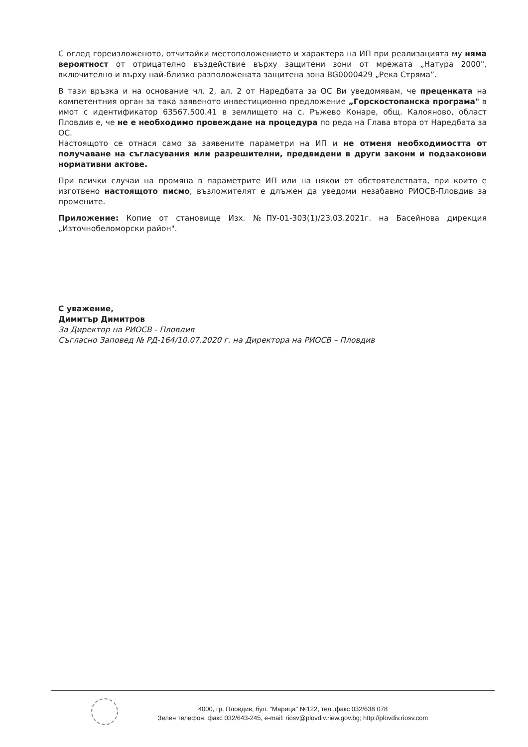С оглед гореизложеното, отчитайки местоположението и характера на ИП при реализацията му няма вероятност от отрицателно въздействие върху защитени зони от мрежата „Натура 2000", включително и върху най-близко разположената защитена зона BG0000429 „Река Стряма”.
В тази връзка и на основание чл. 2, ал. 2 от Наредбата за ОС Ви уведомявам, че преценката на компетентния орган за така заявеното инвестиционно предложение „Горскостопанска програма" в имот с идентификатор 63567.500.41 в землището на с. Ръжево Конаре, общ. Калояново, област Пловдив е, че не е необходимо провеждане на процедура по реда на Глава втора от Наредбата за ОС.
Настоящото се отнася само за заявените параметри на ИП и не отменя необходимостта от получаване на съгласувания или разрешителни, предвидени в други закони и подзаконови нормативни актове.
При всички случаи на промяна в параметрите ИП или на някои от обстоятелствата, при които е изготвено настоящото писмо, възложителят е длъжен да уведоми незабавно РИОСВ-Пловдив за промените.
Приложение: Копие от становище Изх. №ПУ-01-303(1)/23.03.2021г. на Басейнова дирекция „Източнобеломорски район".
С уважение,
Димитър Димитров
За Директор на РИОСВ - Пловдив
Съгласно Заповед № РД-164/10.07.2020 г. на Директора на РИОСВ – Пловдив
4000, гр. Пловдив, бул. "Марица" №122, тел.,факс 032/638 078
Зелен телефон, факс 032/643-245, e-mail: riosv@plovdiv.riew.gov.bg; http://plovdiv.riosv.com